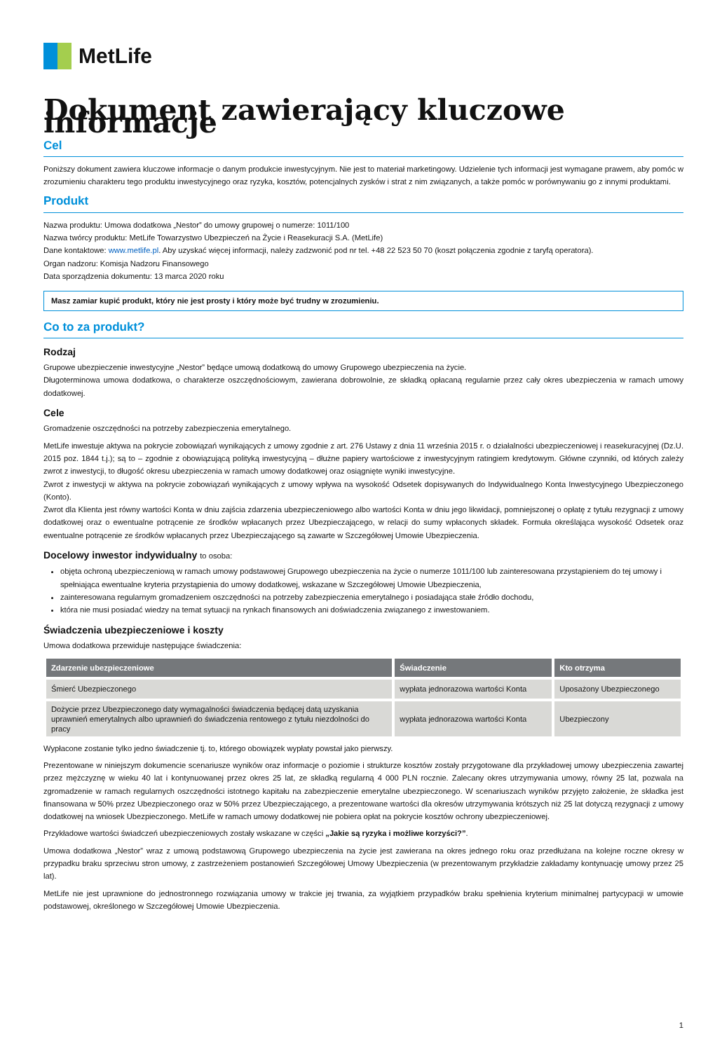MetLife
Dokument zawierający kluczowe informacje
Cel
Poniższy dokument zawiera kluczowe informacje o danym produkcie inwestycyjnym. Nie jest to materiał marketingowy. Udzielenie tych informacji jest wymagane prawem, aby pomóc w zrozumieniu charakteru tego produktu inwestycyjnego oraz ryzyka, kosztów, potencjalnych zysków i strat z nim związanych, a także pomóc w porównywaniu go z innymi produktami.
Produkt
Nazwa produktu: Umowa dodatkowa „Nestor” do umowy grupowej o numerze: 1011/100
Nazwa twórcy produktu: MetLife Towarzystwo Ubezpieczeń na Życie i Reasekuracji S.A. (MetLife)
Dane kontaktowe: www.metlife.pl. Aby uzyskać więcej informacji, należy zadzwonić pod nr tel. +48 22 523 50 70 (koszt połączenia zgodnie z taryfą operatora).
Organ nadzoru: Komisja Nadzoru Finansowego
Data sporządzenia dokumentu: 13 marca 2020 roku
Masz zamiar kupić produkt, który nie jest prosty i który może być trudny w zrozumieniu.
Co to za produkt?
Rodzaj
Grupowe ubezpieczenie inwestycyjne „Nestor” będące umową dodatkową do umowy Grupowego ubezpieczenia na życie.
Długoterminowa umowa dodatkowa, o charakterze oszczędnościowym, zawierana dobrowolnie, ze składką opłacaną regularnie przez cały okres ubezpieczenia w ramach umowy dodatkowej.
Cele
Gromadzenie oszczędności na potrzeby zabezpieczenia emerytalnego.
MetLife inwestuje aktywa na pokrycie zobowiązań wynikających z umowy zgodnie z art. 276 Ustawy z dnia 11 września 2015 r. o działalności ubezpieczeniowej i reasekuracyjnej (Dz.U. 2015 poz. 1844 t.j.); są to – zgodnie z obowiązującą polityką inwestycyjną – dłużne papiery wartościowe z inwestycyjnym ratingiem kredytowym. Główne czynniki, od których zależy zwrot z inwestycji, to długość okresu ubezpieczenia w ramach umowy dodatkowej oraz osiągnięte wyniki inwestycyjne.
Zwrot z inwestycji w aktywa na pokrycie zobowiązań wynikających z umowy wpływa na wysokość Odsetek dopisywanych do Indywidualnego Konta Inwestycyjnego Ubezpieczonego (Konto).
Zwrot dla Klienta jest równy wartości Konta w dniu zajścia zdarzenia ubezpieczeniowego albo wartości Konta w dniu jego likwidacji, pomniejszonej o opłatę z tytułu rezygnacji z umowy dodatkowej oraz o ewentualne potrącenie ze środków wpłacanych przez Ubezpieczającego, w relacji do sumy wpłaconych składek. Formuła określająca wysokość Odsetek oraz ewentualne potrącenie ze środków wpłacanych przez Ubezpieczającego są zawarte w Szczegółowej Umowie Ubezpieczenia.
Docelowy inwestor indywidualny to osoba:
objęta ochroną ubezpieczeniową w ramach umowy podstawowej Grupowego ubezpieczenia na życie o numerze 1011/100 lub zainteresowana przystąpieniem do tej umowy i spełniająca ewentualne kryteria przystąpienia do umowy dodatkowej, wskazane w Szczegółowej Umowie Ubezpieczenia,
zainteresowana regularnym gromadzeniem oszczędności na potrzeby zabezpieczenia emerytalnego i posiadająca stałe źródło dochodu,
która nie musi posiadać wiedzy na temat sytuacji na rynkach finansowych ani doświadczenia związanego z inwestowaniem.
Świadczenia ubezpieczeniowe i koszty
Umowa dodatkowa przewiduje następujące świadczenia:
| Zdarzenie ubezpieczeniowe | Świadczenie | Kto otrzyma |
| --- | --- | --- |
| Śmierć Ubezpieczonego | wypłata jednorazowa wartości Konta | Uposażony Ubezpieczonego |
| Dożycie przez Ubezpieczonego daty wymagalności świadczenia będącej datą uzyskania uprawnień emerytalnych albo uprawnień do świadczenia rentowego z tytułu niezdolności do pracy | wypłata jednorazowa wartości Konta | Ubezpieczony |
Wypłacone zostanie tylko jedno świadczenie tj. to, którego obowiązek wypłaty powstał jako pierwszy.
Prezentowane w niniejszym dokumencie scenariusze wyników oraz informacje o poziomie i strukturze kosztów zostały przygotowane dla przykładowej umowy ubezpieczenia zawartej przez mężczyznę w wieku 40 lat i kontynuowanej przez okres 25 lat, ze składką regularną 4 000 PLN rocznie. Zalecany okres utrzymywania umowy, równy 25 lat, pozwala na zgromadzenie w ramach regularnych oszczędności istotnego kapitału na zabezpieczenie emerytalne ubezpieczonego. W scenariuszach wyników przyjęto założenie, że składka jest finansowana w 50% przez Ubezpieczonego oraz w 50% przez Ubezpieczającego, a prezentowane wartości dla okresów utrzymywania krótszych niż 25 lat dotyczą rezygnacji z umowy dodatkowej na wniosek Ubezpieczonego. MetLife w ramach umowy dodatkowej nie pobiera opłat na pokrycie kosztów ochrony ubezpieczeniowej.
Przykładowe wartości świadczeń ubezpieczeniowych zostały wskazane w części „Jakie są ryzyka i możliwe korzyści?”.
Umowa dodatkowa „Nestor” wraz z umową podstawową Grupowego ubezpieczenia na życie jest zawierana na okres jednego roku oraz przedłużana na kolejne roczne okresy w przypadku braku sprzeciwu stron umowy, z zastrzeżeniem postanowień Szczegółowej Umowy Ubezpieczenia (w prezentowanym przykładzie zakładamy kontynuację umowy przez 25 lat).
MetLife nie jest uprawnione do jednostronnego rozwiązania umowy w trakcie jej trwania, za wyjątkiem przypadków braku spełnienia kryterium minimalnej partycypacji w umowie podstawowej, określonego w Szczegółowej Umowie Ubezpieczenia.
1